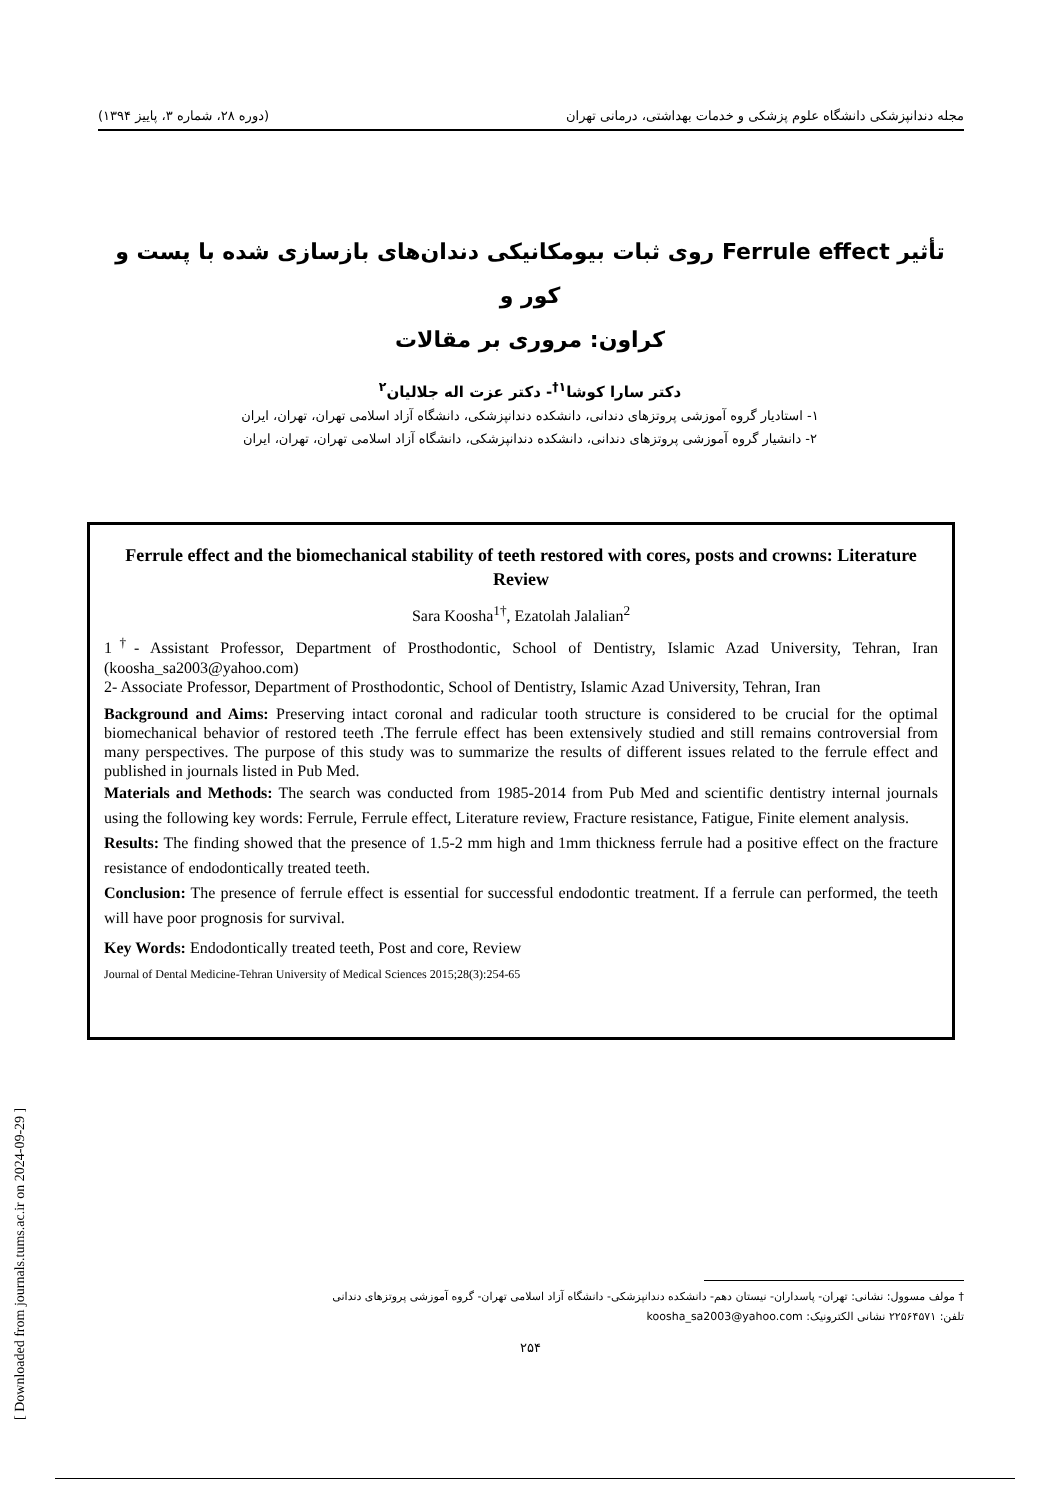مجله دندانپزشکی دانشگاه علوم پزشکی و خدمات بهداشتی، درمانی تهران (دوره ۲۸، شماره ۳، پاییز ۱۳۹۴)
تأثیر Ferrule effect روی ثبات بیومکانیکی دندان‌های بازسازی شده با پست و کور و
کراون: مروری بر مقالات
دکتر سارا کوشا<sup>۱†</sup>- دکتر عزت اله جلالیان<sup>۲</sup>
۱- استادیار گروه آموزشی پروتزهای دندانی، دانشکده دندانپزشکی، دانشگاه آزاد اسلامی تهران، تهران، ایران
۲- دانشیار گروه آموزشی پروتزهای دندانی، دانشکده دندانپزشکی، دانشگاه آزاد اسلامی تهران، تهران، ایران
Ferrule effect and the biomechanical stability of teeth restored with cores, posts and crowns: Literature Review
Sara Koosha<sup>1†</sup>, Ezatolah Jalalian<sup>2</sup>
1<sup>†</sup>- Assistant Professor, Department of Prosthodontic, School of Dentistry, Islamic Azad University, Tehran, Iran (koosha_sa2003@yahoo.com)
2- Associate Professor, Department of Prosthodontic, School of Dentistry, Islamic Azad University, Tehran, Iran
Background and Aims: Preserving intact coronal and radicular tooth structure is considered to be crucial for the optimal biomechanical behavior of restored teeth .The ferrule effect has been extensively studied and still remains controversial from many perspectives. The purpose of this study was to summarize the results of different issues related to the ferrule effect and published in journals listed in Pub Med.
Materials and Methods: The search was conducted from 1985-2014 from Pub Med and scientific dentistry internal journals using the following key words: Ferrule, Ferrule effect, Literature review, Fracture resistance, Fatigue, Finite element analysis.
Results: The finding showed that the presence of 1.5-2 mm high and 1mm thickness ferrule had a positive effect on the fracture resistance of endodontically treated teeth.
Conclusion: The presence of ferrule effect is essential for successful endodontic treatment. If a ferrule can performed, the teeth will have poor prognosis for survival.
Key Words: Endodontically treated teeth, Post and core, Review
Journal of Dental Medicine-Tehran University of Medical Sciences 2015;28(3):254-65
[ Downloaded from journals.tums.ac.ir on 2024-09-29 ]
† مولف مسوول: نشانی: تهران- پاسداران- نیستان دهم- دانشکده دندانپزشکی- دانشگاه آزاد اسلامی تهران- گروه آموزشی پروتزهای دندانی
تلفن: ۲۲۵۶۴۵۷۱ نشانی الکترونیک: koosha_sa2003@yahoo.com
۲۵۴